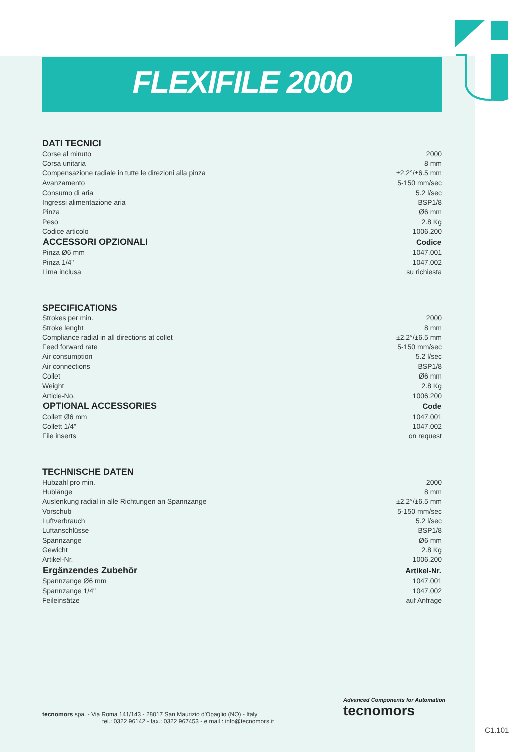FLEXIFILE 2000
DATI TECNICI
| Corse al minuto | 2000 |
| Corsa unitaria | 8 mm |
| Compensazione radiale in tutte le direzioni alla pinza | ±2.2°/±6.5 mm |
| Avanzamento | 5-150 mm/sec |
| Consumo di aria | 5.2 l/sec |
| Ingressi alimentazione aria | BSP1/8 |
| Pinza | Ø6 mm |
| Peso | 2.8 Kg |
| Codice articolo | 1006.200 |
| ACCESSORI OPZIONALI | Codice |
| Pinza Ø6 mm | 1047.001 |
| Pinza 1/4" | 1047.002 |
| Lima inclusa | su richiesta |
SPECIFICATIONS
| Strokes per min. | 2000 |
| Stroke lenght | 8 mm |
| Compliance radial in all directions at collet | ±2.2°/±6.5 mm |
| Feed forward rate | 5-150 mm/sec |
| Air consumption | 5.2 l/sec |
| Air connections | BSP1/8 |
| Collet | Ø6 mm |
| Weight | 2.8 Kg |
| Article-No. | 1006.200 |
| OPTIONAL ACCESSORIES | Code |
| Collett Ø6 mm | 1047.001 |
| Collett 1/4" | 1047.002 |
| File inserts | on request |
TECHNISCHE DATEN
| Hubzahl pro min. | 2000 |
| Hublänge | 8 mm |
| Auslenkung radial in alle Richtungen an Spannzange | ±2.2°/±6.5 mm |
| Vorschub | 5-150 mm/sec |
| Luftverbrauch | 5.2 l/sec |
| Luftanschlüsse | BSP1/8 |
| Spannzange | Ø6 mm |
| Gewicht | 2.8 Kg |
| Artikel-Nr. | 1006.200 |
| Ergänzendes Zubehör | Artikel-Nr. |
| Spannzange Ø6 mm | 1047.001 |
| Spannzange 1/4" | 1047.002 |
| Feileinsätze | auf Anfrage |
tecnomors spa. - Via Roma 141/143 - 28017 San Maurizio d'Opaglio (NO) - Italy
tel.: 0322 96142 - fax.: 0322 967453 - e mail : info@tecnomors.it
Advanced Components for Automation
tecnomors
C1.101